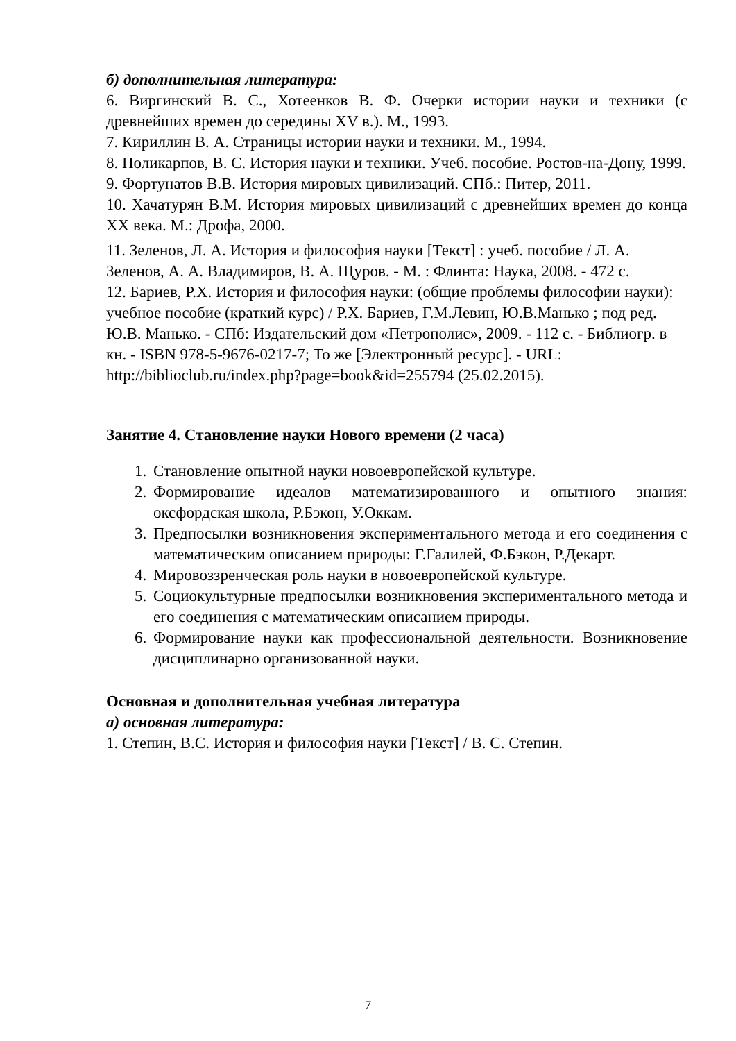б) дополнительная литература:
6. Виргинский В. С., Хотеенков В. Ф. Очерки истории науки и техники (с древнейших времен до середины XV в.). М., 1993.
7. Кириллин В. А. Страницы истории науки и техники. М., 1994.
8. Поликарпов, В. С. История науки и техники. Учеб. пособие. Ростов-на-Дону, 1999.
9. Фортунатов В.В. История мировых цивилизаций. СПб.: Питер, 2011.
10. Хачатурян В.М. История мировых цивилизаций с древнейших времен до конца XX века. М.: Дрофа, 2000.
11. Зеленов, Л. А. История и философия науки [Текст] : учеб. пособие / Л. А. Зеленов, А. А. Владимиров, В. А. Щуров. - М. : Флинта: Наука, 2008. - 472 с.
12. Бариев, Р.Х. История и философия науки: (общие проблемы философии науки): учебное пособие (краткий курс) / Р.Х. Бариев, Г.М.Левин, Ю.В.Манько ; под ред. Ю.В. Манько. - СПб: Издательский дом «Петрополис», 2009. - 112 с. - Библиогр. в кн. - ISBN 978-5-9676-0217-7; То же [Электронный ресурс]. - URL: http://biblioclub.ru/index.php?page=book&id=255794 (25.02.2015).
Занятие 4. Становление науки Нового времени (2 часа)
1. Становление опытной науки новоевропейской культуре.
2. Формирование идеалов математизированного и опытного знания: оксфордская школа, Р.Бэкон, У.Оккам.
3. Предпосылки возникновения экспериментального метода и его соединения с математическим описанием природы: Г.Галилей, Ф.Бэкон, Р.Декарт.
4. Мировоззренческая роль науки в новоевропейской культуре.
5. Социокультурные предпосылки возникновения экспериментального метода и его соединения с математическим описанием природы.
6. Формирование науки как профессиональной деятельности. Возникновение дисциплинарно организованной науки.
Основная и дополнительная учебная литература
а) основная литература:
1. Степин, В.С. История и философия науки [Текст] / В. С. Степин.
7